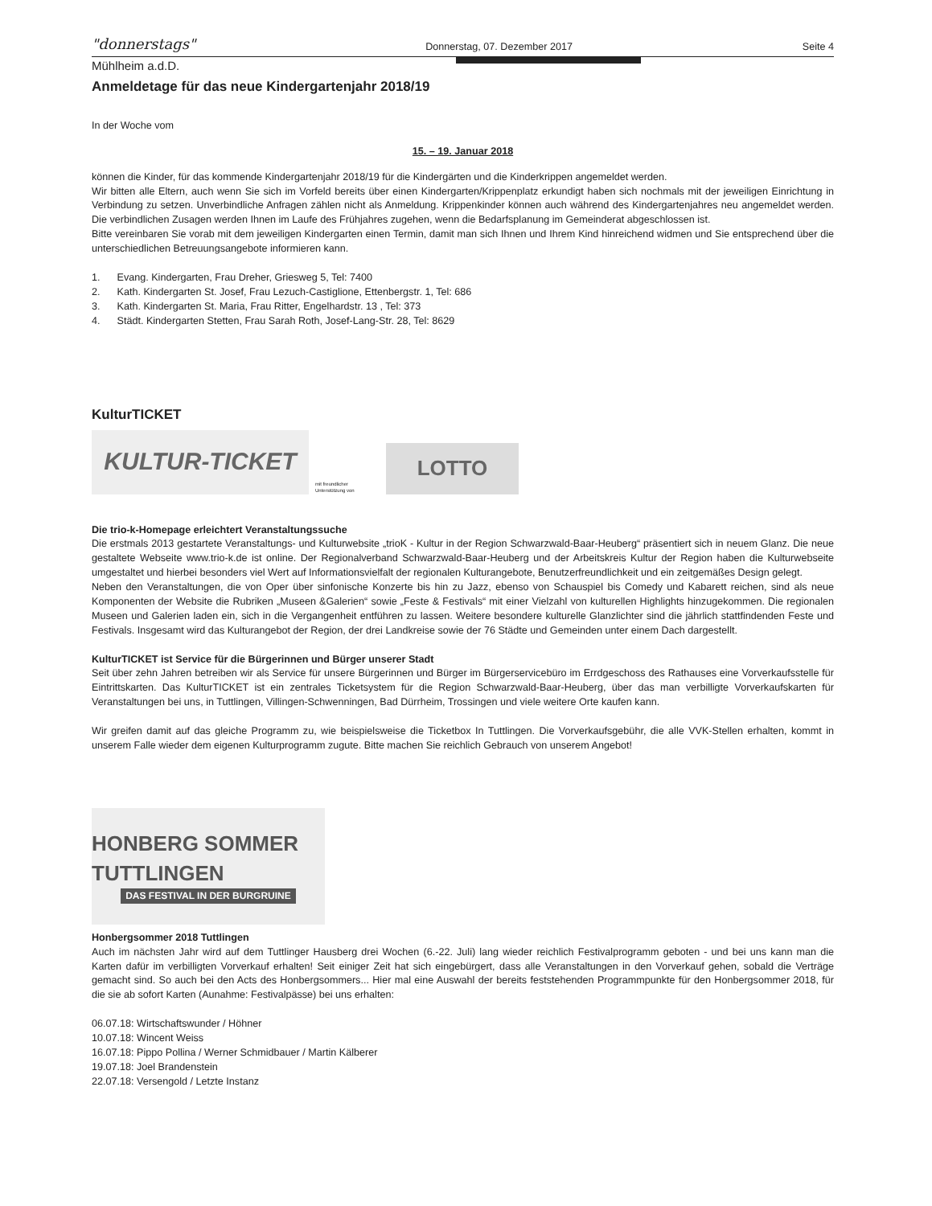"donnerstags" Donnerstag, 07. Dezember 2017 Seite 4
Mühlheim a.d.D.
Anmeldetage für das neue Kindergartenjahr 2018/19
In der Woche vom
15. – 19. Januar 2018
können die Kinder, für das kommende Kindergartenjahr 2018/19 für die Kindergärten und die Kinderkrippen angemeldet werden.
Wir bitten alle Eltern, auch wenn Sie sich im Vorfeld bereits über einen Kindergarten/Krippenplatz erkundigt haben sich nochmals mit der jeweiligen Einrichtung in Verbindung zu setzen. Unverbindliche Anfragen zählen nicht als Anmeldung. Krippenkinder können auch während des Kindergartenjahres neu angemeldet werden. Die verbindlichen Zusagen werden Ihnen im Laufe des Frühjahres zugehen, wenn die Bedarfsplanung im Gemeinderat abgeschlossen ist.
Bitte vereinbaren Sie vorab mit dem jeweiligen Kindergarten einen Termin, damit man sich Ihnen und Ihrem Kind hinreichend widmen und Sie entsprechend über die unterschiedlichen Betreuungsangebote informieren kann.
1. Evang. Kindergarten, Frau Dreher, Griesweg 5, Tel: 7400
2. Kath. Kindergarten St. Josef, Frau Lezuch-Castiglione, Ettenbergstr. 1, Tel: 686
3. Kath. Kindergarten St. Maria, Frau Ritter, Engelhardstr. 13 , Tel: 373
4. Städt. Kindergarten Stetten, Frau Sarah Roth, Josef-Lang-Str. 28, Tel: 8629
KulturTICKET
KULTUR-TICKET
mit freundlicher Unterstützung von
LOTTO
Die trio-k-Homepage erleichtert Veranstaltungssuche
Die erstmals 2013 gestartete Veranstaltungs- und Kulturwebsite „trioK - Kultur in der Region Schwarzwald-Baar-Heuberg“ präsentiert sich in neuem Glanz. Die neue gestaltete Webseite www.trio-k.de ist online. Der Regionalverband Schwarzwald-Baar-Heuberg und der Arbeitskreis Kultur der Region haben die Kulturwebseite umgestaltet und hierbei besonders viel Wert auf Informationsvielfalt der regionalen Kulturangebote, Benutzerfreundlichkeit und ein zeitgemäßes Design gelegt.
Neben den Veranstaltungen, die von Oper über sinfonische Konzerte bis hin zu Jazz, ebenso von Schauspiel bis Comedy und Kabarett reichen, sind als neue Komponenten der Website die Rubriken „Museen &Galerien“ sowie „Feste & Festivals“ mit einer Vielzahl von kulturellen Highlights hinzugekommen. Die regionalen Museen und Galerien laden ein, sich in die Vergangenheit entführen zu lassen. Weitere besondere kulturelle Glanzlichter sind die jährlich stattfindenden Feste und Festivals. Insgesamt wird das Kulturangebot der Region, der drei Landkreise sowie der 76 Städte und Gemeinden unter einem Dach dargestellt.
KulturTICKET ist Service für die Bürgerinnen und Bürger unserer Stadt
Seit über zehn Jahren betreiben wir als Service für unsere Bürgerinnen und Bürger im Bürgerservicebüro im Errdgeschoss des Rathauses eine Vorverkaufsstelle für Eintrittskarten. Das KulturTICKET ist ein zentrales Ticketsystem für die Region Schwarzwald-Baar-Heuberg, über das man verbilligte Vorverkaufskarten für Veranstaltungen bei uns, in Tuttlingen, Villingen-Schwenningen, Bad Dürrheim, Trossingen und viele weitere Orte kaufen kann.
Wir greifen damit auf das gleiche Programm zu, wie beispielsweise die Ticketbox In Tuttlingen. Die Vorverkaufsgebühr, die alle VVK-Stellen erhalten, kommt in unserem Falle wieder dem eigenen Kulturprogramm zugute. Bitte machen Sie reichlich Gebrauch von unserem Angebot!
HONBERG SOMMER TUTTLINGEN DAS FESTIVAL IN DER BURGRUINE
Honbergsommer 2018 Tuttlingen
Auch im nächsten Jahr wird auf dem Tuttlinger Hausberg drei Wochen (6.-22. Juli) lang wieder reichlich Festivalprogramm geboten - und bei uns kann man die Karten dafür im verbilligten Vorverkauf erhalten! Seit einiger Zeit hat sich eingebürgert, dass alle Veranstaltungen in den Vorverkauf gehen, sobald die Verträge gemacht sind. So auch bei den Acts des Honbergsommers... Hier mal eine Auswahl der bereits feststehenden Programmpunkte für den Honbergsommer 2018, für die sie ab sofort Karten (Aunahme: Festivalpässe) bei uns erhalten:
06.07.18: Wirtschaftswunder / Höhner
10.07.18: Wincent Weiss
16.07.18: Pippo Pollina / Werner Schmidbauer / Martin Kälberer
19.07.18: Joel Brandenstein
22.07.18: Versengold / Letzte Instanz